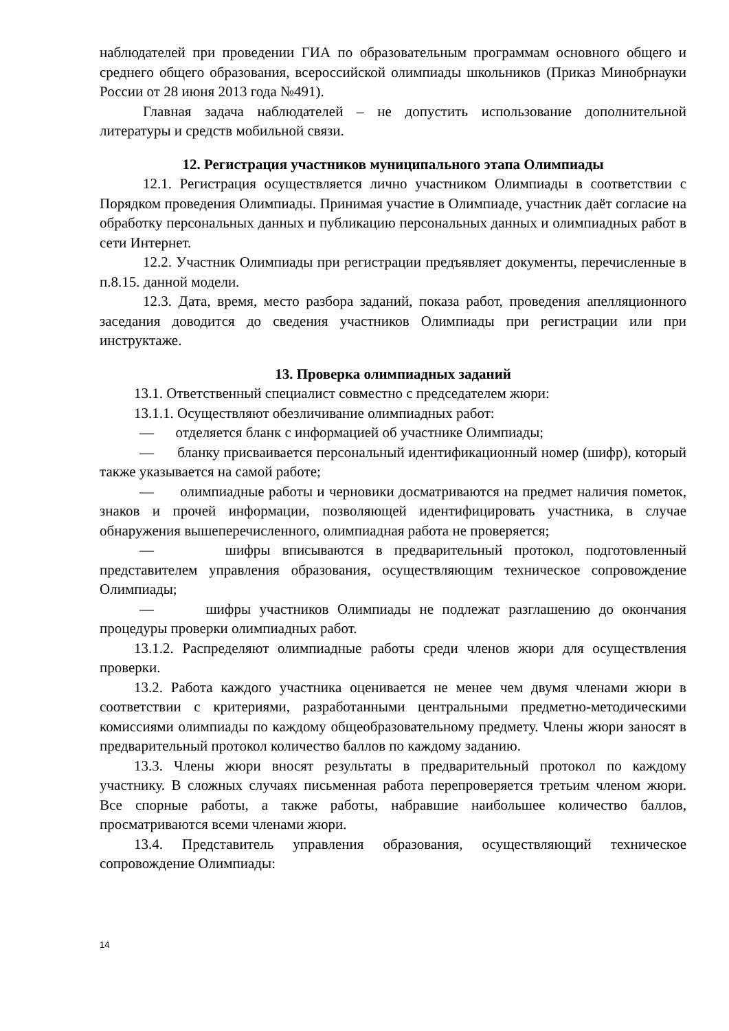наблюдателей при проведении ГИА по образовательным программам основного общего и среднего общего образования, всероссийской олимпиады школьников (Приказ Минобрнауки России от 28 июня 2013 года №491).
Главная задача наблюдателей – не допустить использование дополнительной литературы и средств мобильной связи.
12. Регистрация участников муниципального этапа Олимпиады
12.1. Регистрация осуществляется лично участником Олимпиады в соответствии с Порядком проведения Олимпиады. Принимая участие в Олимпиаде, участник даёт согласие на обработку персональных данных и публикацию персональных данных и олимпиадных работ в сети Интернет.
12.2. Участник Олимпиады при регистрации предъявляет документы, перечисленные в п.8.15. данной модели.
12.3. Дата, время, место разбора заданий, показа работ, проведения апелляционного заседания доводится до сведения участников Олимпиады при регистрации или при инструктаже.
13. Проверка олимпиадных заданий
13.1. Ответственный специалист совместно с председателем жюри:
13.1.1. Осуществляют обезличивание олимпиадных работ:
— отделяется бланк с информацией об участнике Олимпиады;
— бланку присваивается персональный идентификационный номер (шифр), который также указывается на самой работе;
— олимпиадные работы и черновики досматриваются на предмет наличия пометок, знаков и прочей информации, позволяющей идентифицировать участника, в случае обнаружения вышеперечисленного, олимпиадная работа не проверяется;
— шифры вписываются в предварительный протокол, подготовленный представителем управления образования, осуществляющим техническое сопровождение Олимпиады;
— шифры участников Олимпиады не подлежат разглашению до окончания процедуры проверки олимпиадных работ.
13.1.2. Распределяют олимпиадные работы среди членов жюри для осуществления проверки.
13.2. Работа каждого участника оценивается не менее чем двумя членами жюри в соответствии с критериями, разработанными центральными предметно-методическими комиссиями олимпиады по каждому общеобразовательному предмету. Члены жюри заносят в предварительный протокол количество баллов по каждому заданию.
13.3. Члены жюри вносят результаты в предварительный протокол по каждому участнику. В сложных случаях письменная работа перепроверяется третьим членом жюри. Все спорные работы, а также работы, набравшие наибольшее количество баллов, просматриваются всеми членами жюри.
13.4. Представитель управления образования, осуществляющий техническое сопровождение Олимпиады:
14